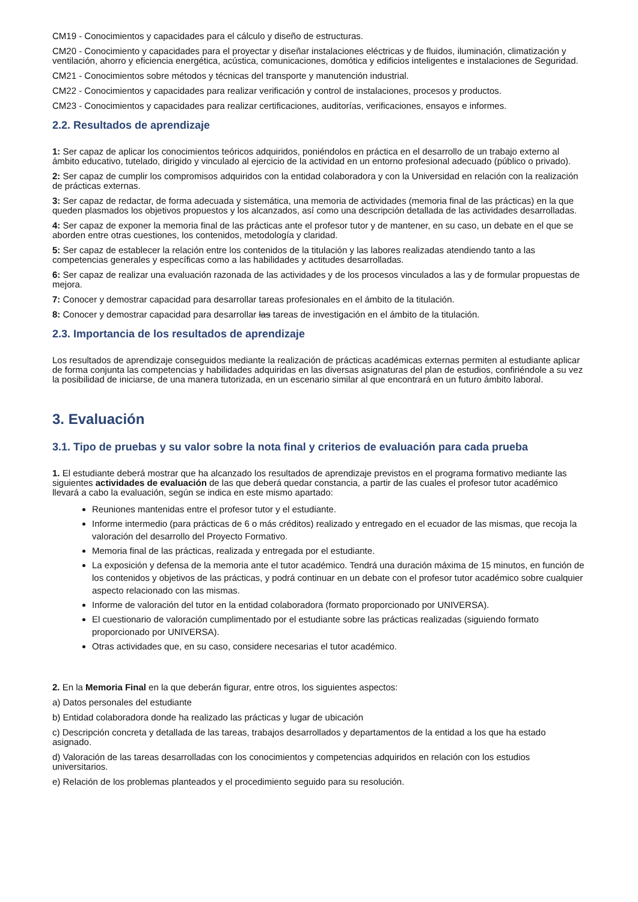CM19 - Conocimientos y capacidades para el cálculo y diseño de estructuras.
CM20 - Conocimiento y capacidades para el proyectar y diseñar instalaciones eléctricas y de fluidos, iluminación, climatización y ventilación, ahorro y eficiencia energética, acústica, comunicaciones, domótica y edificios inteligentes e instalaciones de Seguridad.
CM21 - Conocimientos sobre métodos y técnicas del transporte y manutención industrial.
CM22 - Conocimientos y capacidades para realizar verificación y control de instalaciones, procesos y productos.
CM23 - Conocimientos y capacidades para realizar certificaciones, auditorías, verificaciones, ensayos e informes.
2.2. Resultados de aprendizaje
1: Ser capaz de aplicar los conocimientos teóricos adquiridos, poniéndolos en práctica en el desarrollo de un trabajo externo al ámbito educativo, tutelado, dirigido y vinculado al ejercicio de la actividad en un entorno profesional adecuado (público o privado).
2: Ser capaz de cumplir los compromisos adquiridos con la entidad colaboradora y con la Universidad en relación con la realización de prácticas externas.
3: Ser capaz de redactar, de forma adecuada y sistemática, una memoria de actividades (memoria final de las prácticas) en la que queden plasmados los objetivos propuestos y los alcanzados, así como una descripción detallada de las actividades desarrolladas.
4: Ser capaz de exponer la memoria final de las prácticas ante el profesor tutor y de mantener, en su caso, un debate en el que se aborden entre otras cuestiones, los contenidos, metodología y claridad.
5: Ser capaz de establecer la relación entre los contenidos de la titulación y las labores realizadas atendiendo tanto a las competencias generales y específicas como a las habilidades y actitudes desarrolladas.
6: Ser capaz de realizar una evaluación razonada de las actividades y de los procesos vinculados a las y de formular propuestas de mejora.
7: Conocer y demostrar capacidad para desarrollar tareas profesionales en el ámbito de la titulación.
8: Conocer y demostrar capacidad para desarrollar las tareas de investigación en el ámbito de la titulación.
2.3. Importancia de los resultados de aprendizaje
Los resultados de aprendizaje conseguidos mediante la realización de prácticas académicas externas permiten al estudiante aplicar de forma conjunta las competencias y habilidades adquiridas en las diversas asignaturas del plan de estudios, confiriéndole a su vez la posibilidad de iniciarse, de una manera tutorizada, en un escenario similar al que encontrará en un futuro ámbito laboral.
3. Evaluación
3.1. Tipo de pruebas y su valor sobre la nota final y criterios de evaluación para cada prueba
1. El estudiante deberá mostrar que ha alcanzado los resultados de aprendizaje previstos en el programa formativo mediante las siguientes actividades de evaluación de las que deberá quedar constancia, a partir de las cuales el profesor tutor académico llevará a cabo la evaluación, según se indica en este mismo apartado:
Reuniones mantenidas entre el profesor tutor y el estudiante.
Informe intermedio (para prácticas de 6 o más créditos) realizado y entregado en el ecuador de las mismas, que recoja la valoración del desarrollo del Proyecto Formativo.
Memoria final de las prácticas, realizada y entregada por el estudiante.
La exposición y defensa de la memoria ante el tutor académico. Tendrá una duración máxima de 15 minutos, en función de los contenidos y objetivos de las prácticas, y podrá continuar en un debate con el profesor tutor académico sobre cualquier aspecto relacionado con las mismas.
Informe de valoración del tutor en la entidad colaboradora (formato proporcionado por UNIVERSA).
El cuestionario de valoración cumplimentado por el estudiante sobre las prácticas realizadas (siguiendo formato proporcionado por UNIVERSA).
Otras actividades que, en su caso, considere necesarias el tutor académico.
2. En la Memoria Final en la que deberán figurar, entre otros, los siguientes aspectos:
a) Datos personales del estudiante
b) Entidad colaboradora donde ha realizado las prácticas y lugar de ubicación
c) Descripción concreta y detallada de las tareas, trabajos desarrollados y departamentos de la entidad a los que ha estado asignado.
d) Valoración de las tareas desarrolladas con los conocimientos y competencias adquiridos en relación con los estudios universitarios.
e) Relación de los problemas planteados y el procedimiento seguido para su resolución.